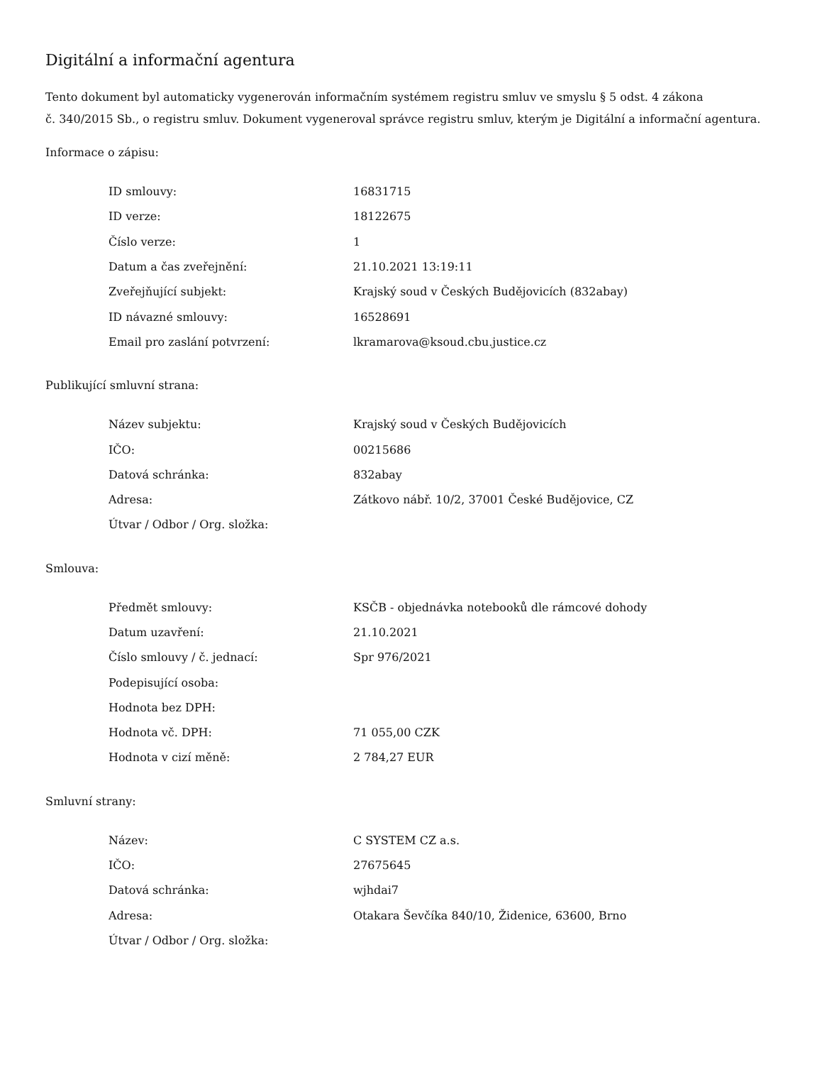Digitální a informační agentura
Tento dokument byl automaticky vygenerován informačním systémem registru smluv ve smyslu § 5 odst. 4 zákona
č. 340/2015 Sb., o registru smluv. Dokument vygeneroval správce registru smluv, kterým je Digitální a informační agentura.
Informace o zápisu:
| ID smlouvy: | 16831715 |
| ID verze: | 18122675 |
| Číslo verze: | 1 |
| Datum a čas zveřejnění: | 21.10.2021 13:19:11 |
| Zveřejňující subjekt: | Krajský soud v Českých Budějovicích (832abay) |
| ID návazné smlouvy: | 16528691 |
| Email pro zaslání potvrzení: | lkramarova@ksoud.cbu.justice.cz |
Publikující smluvní strana:
| Název subjektu: | Krajský soud v Českých Budějovicích |
| IČO: | 00215686 |
| Datová schránka: | 832abay |
| Adresa: | Zátkovo nábř. 10/2, 37001 České Budějovice, CZ |
| Útvar / Odbor / Org. složka: | |
Smlouva:
| Předmět smlouvy: | KSČB - objednávka notebooků dle rámcové dohody |
| Datum uzavření: | 21.10.2021 |
| Číslo smlouvy / č. jednací: | Spr 976/2021 |
| Podepisující osoba: | |
| Hodnota bez DPH: | |
| Hodnota vč. DPH: | 71 055,00 CZK |
| Hodnota v cizí měně: | 2 784,27 EUR |
Smluvní strany:
| Název: | C SYSTEM CZ a.s. |
| IČO: | 27675645 |
| Datová schránka: | wjhdai7 |
| Adresa: | Otakara Ševčíka 840/10, Židenice, 63600, Brno |
| Útvar / Odbor / Org. složka: | |